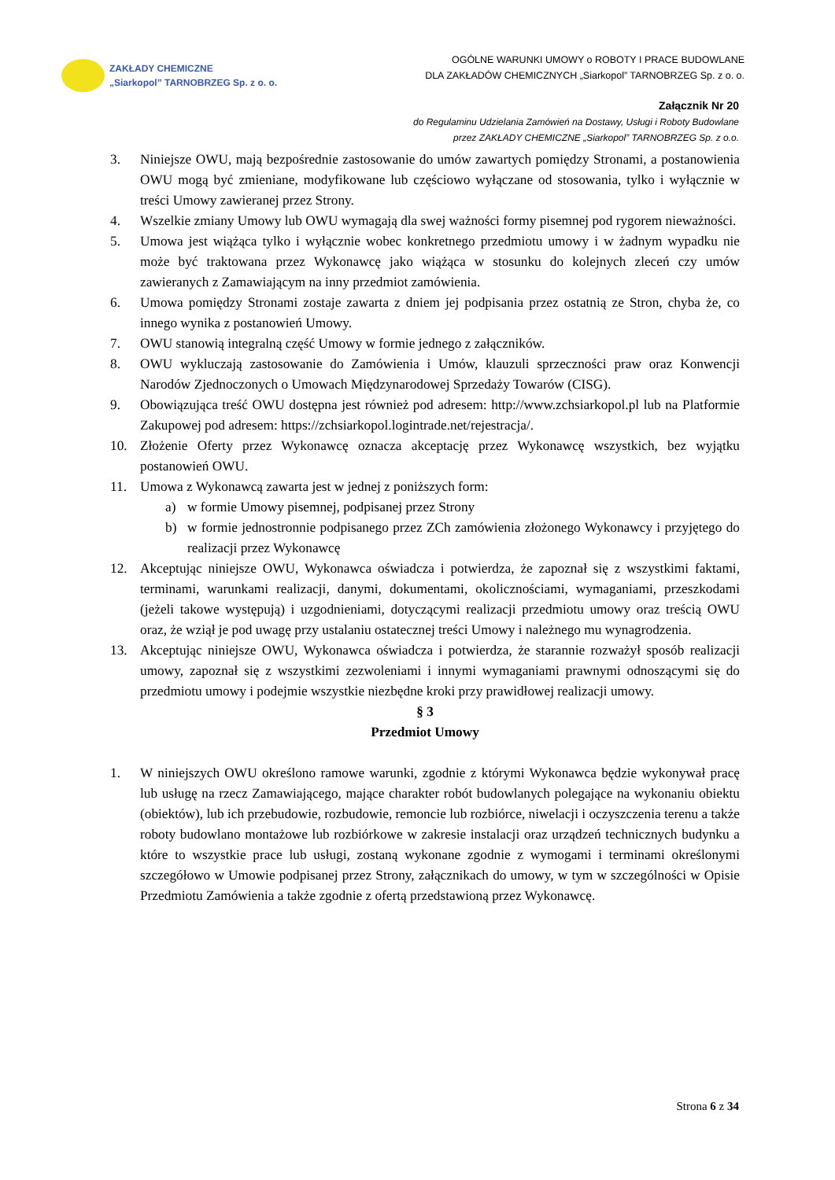ZAKŁADY CHEMICZNE
„Siarkopol” TARNOBRZEG Sp. z o. o.
OGÓLNE WARUNKI UMOWY o ROBOTY I PRACE BUDOWLANE
DLA ZAKŁADÓW CHEMICZNYCH „Siarkopol” TARNOBRZEG Sp. z o. o.
Załącznik Nr 20
do Regulaminu Udzielania Zamówień na Dostawy, Usługi i Roboty Budowlane
przez ZAKŁADY CHEMICZNE „Siarkopol” TARNOBRZEG Sp. z o.o.
3. Niniejsze OWU, mają bezpośrednie zastosowanie do umów zawartych pomiędzy Stronami, a postanowienia OWU mogą być zmieniane, modyfikowane lub częściowo wyłączane od stosowania, tylko i wyłącznie w treści Umowy zawieranej przez Strony.
4. Wszelkie zmiany Umowy lub OWU wymagają dla swej ważności formy pisemnej pod rygorem nieważności.
5. Umowa jest wiążąca tylko i wyłącznie wobec konkretnego przedmiotu umowy i w żadnym wypadku nie może być traktowana przez Wykonawcę jako wiążąca w stosunku do kolejnych zleceń czy umów zawieranych z Zamawiającym na inny przedmiot zamówienia.
6. Umowa pomiędzy Stronami zostaje zawarta z dniem jej podpisania przez ostatnią ze Stron, chyba że, co innego wynika z postanowień Umowy.
7. OWU stanowią integralną część Umowy w formie jednego z załączników.
8. OWU wykluczają zastosowanie do Zamówienia i Umów, klauzuli sprzeczności praw oraz Konwencji Narodów Zjednoczonych o Umowach Międzynarodowej Sprzedaży Towarów (CISG).
9. Obowiązująca treść OWU dostępna jest również pod adresem: http://www.zchsiarkopol.pl lub na Platformie Zakupowej pod adresem: https://zchsiarkopol.logintrade.net/rejestracja/.
10. Złożenie Oferty przez Wykonawcę oznacza akceptację przez Wykonawcę wszystkich, bez wyjątku postanowień OWU.
11. Umowa z Wykonawcą zawarta jest w jednej z poniższych form:
a) w formie Umowy pisemnej, podpisanej przez Strony
b) w formie jednostronnie podpisanego przez ZCh zamówienia złożonego Wykonawcy i przyjętego do realizacji przez Wykonawcę
12. Akceptując niniejsze OWU, Wykonawca oświadcza i potwierdza, że zapoznał się z wszystkimi faktami, terminami, warunkami realizacji, danymi, dokumentami, okolicznościami, wymaganiami, przeszkodami (jeżeli takowe występują) i uzgodnieniami, dotyczącymi realizacji przedmiotu umowy oraz treścią OWU oraz, że wziął je pod uwagę przy ustalaniu ostatecznej treści Umowy i należnego mu wynagrodzenia.
13. Akceptując niniejsze OWU, Wykonawca oświadcza i potwierdza, że starannie rozważył sposób realizacji umowy, zapoznał się z wszystkimi zezwoleniami i innymi wymaganiami prawnymi odnoszącymi się do przedmiotu umowy i podejmie wszystkie niezbędne kroki przy prawidłowej realizacji umowy.
§ 3
Przedmiot Umowy
1. W niniejszych OWU określono ramowe warunki, zgodnie z którymi Wykonawca będzie wykonywał pracę lub usługę na rzecz Zamawiającego, mające charakter robót budowlanych polegające na wykonaniu obiektu (obiektów), lub ich przebudowie, rozbudowie, remoncie lub rozbiórce, niwelacji i oczyszczenia terenu a także roboty budowlano montażowe lub rozbiórkowe w zakresie instalacji oraz urządzeń technicznych budynku a które to wszystkie prace lub usługi, zostaną wykonane zgodnie z wymogami i terminami określonymi szczegółowo w Umowie podpisanej przez Strony, załącznikach do umowy, w tym w szczególności w Opisie Przedmiotu Zamówienia a także zgodnie z ofertą przedstawioną przez Wykonawcę.
Strona 6 z 34